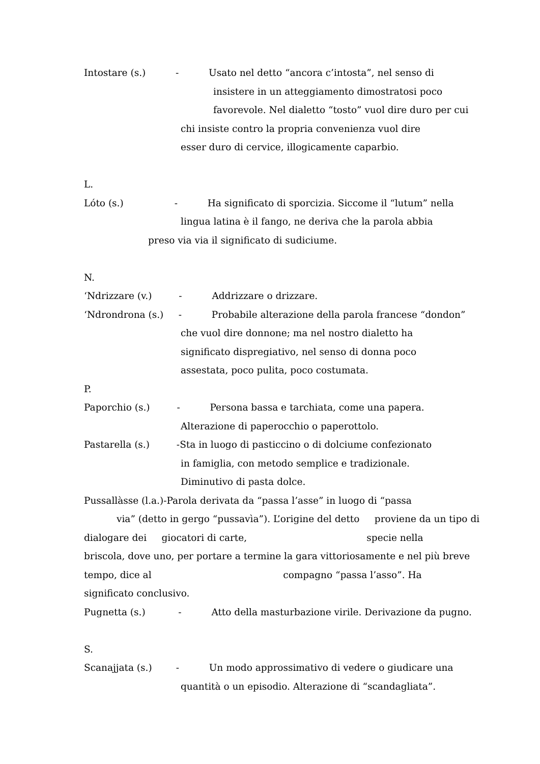Intostare (s.) - Usato nel detto “ancora c’intosta”, nel senso di
insistere in un atteggiamento dimostratosi poco
favorevole. Nel dialetto “tosto” vuol dire duro per cui
chi insiste contro la propria convenienza vuol dire
esser duro di cervice, illogicamente caparbio.
L.
Lóto (s.) - Ha significato di sporcizia. Siccome il “lutum” nella
lingua latina è il fango, ne deriva che la parola abbia
preso via via il significato di sudiciume.
N.
‘Ndrizzare (v.) - Addrizzare o drizzare.
‘Ndrondrona (s.) - Probabile alterazione della parola francese “dondon”
che vuol dire donnone; ma nel nostro dialetto ha
significato dispregiativo, nel senso di donna poco
assestata, poco pulita, poco costumata.
P.
Paporchio (s.) - Persona bassa e tarchiata, come una papera.
Alterazione di paperocchio o paperottolo.
Pastarella (s.) -Sta in luogo di pasticcino o di dolciume confezionato
in famiglia, con metodo semplice e tradizionale.
Diminutivo di pasta dolce.
Pussallàsse (l.a.)-Parola derivata da “passa l’asse” in luogo di “passa
via” (detto in gergo “pussavìa”). L’origine del detto proviene da un tipo di
dialogare dei giocatori di carte, specie nella
briscola, dove uno, per portare a termine la gara vittoriosamente e nel più breve
tempo, dice al compagno “passa l’asso”. Ha
significato conclusivo.
Pugnetta (s.) - Atto della masturbazione virile. Derivazione da pugno.
S.
Scanajjata (s.) - Un modo approssimativo di vedere o giudicare una
quantità o un episodio. Alterazione di “scandagliata”.